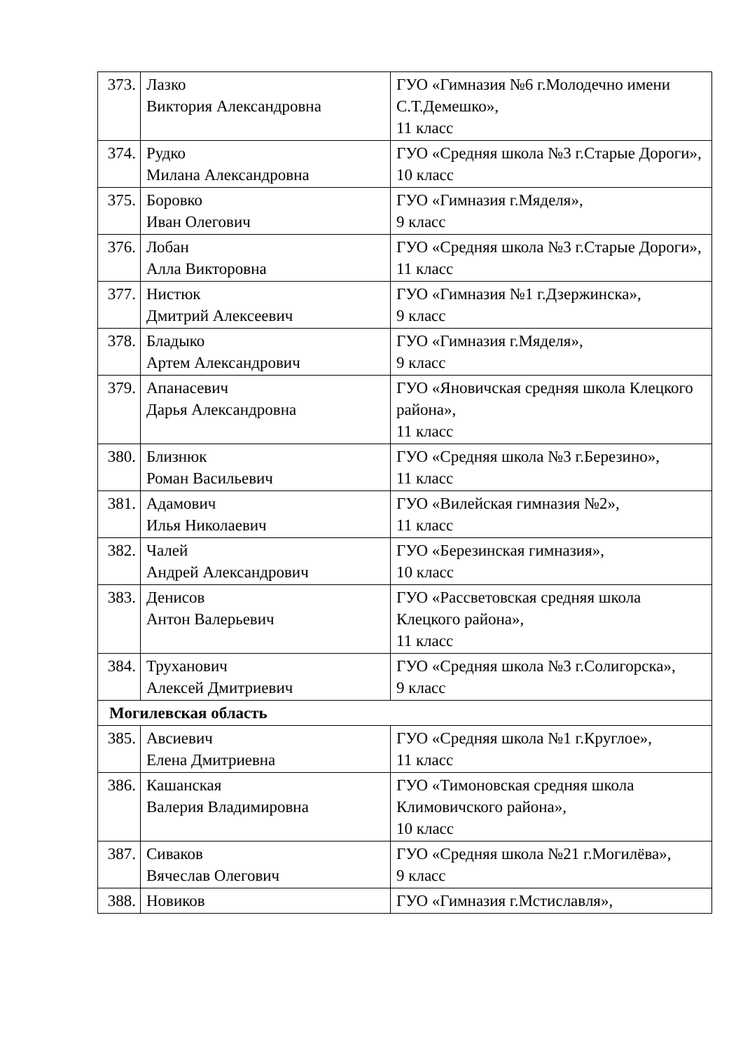| 373. | Лазко Виктория Александровна | ГУО «Гимназия №6 г.Молодечно имени С.Т.Демешко», 11 класс |
| 374. | Рудко Милана Александровна | ГУО «Средняя школа №3 г.Старые Дороги», 10 класс |
| 375. | Боровко Иван Олегович | ГУО «Гимназия г.Мяделя», 9 класс |
| 376. | Лобан Алла Викторовна | ГУО «Средняя школа №3 г.Старые Дороги», 11 класс |
| 377. | Нистюк Дмитрий Алексеевич | ГУО «Гимназия №1 г.Дзержинска», 9 класс |
| 378. | Бладыко Артем Александрович | ГУО «Гимназия г.Мяделя», 9 класс |
| 379. | Апанасевич Дарья Александровна | ГУО «Яновичская средняя школа Клецкого района», 11 класс |
| 380. | Близнюк Роман Васильевич | ГУО «Средняя школа №3 г.Березино», 11 класс |
| 381. | Адамович Илья Николаевич | ГУО «Вилейская гимназия №2», 11 класс |
| 382. | Чалей Андрей Александрович | ГУО «Березинская гимназия», 10 класс |
| 383. | Денисов Антон Валерьевич | ГУО «Рассветовская средняя школа Клецкого района», 11 класс |
| 384. | Труханович Алексей Дмитриевич | ГУО «Средняя школа №3 г.Солигорска», 9 класс |
| Могилевская область | | |
| 385. | Авсиевич Елена Дмитриевна | ГУО «Средняя школа №1 г.Круглое», 11 класс |
| 386. | Кашанская Валерия Владимировна | ГУО «Тимоновская средняя школа Климовичского района», 10 класс |
| 387. | Сиваков Вячеслав Олегович | ГУО «Средняя школа №21 г.Могилёва», 9 класс |
| 388. | Новиков | ГУО «Гимназия г.Мстиславля», |